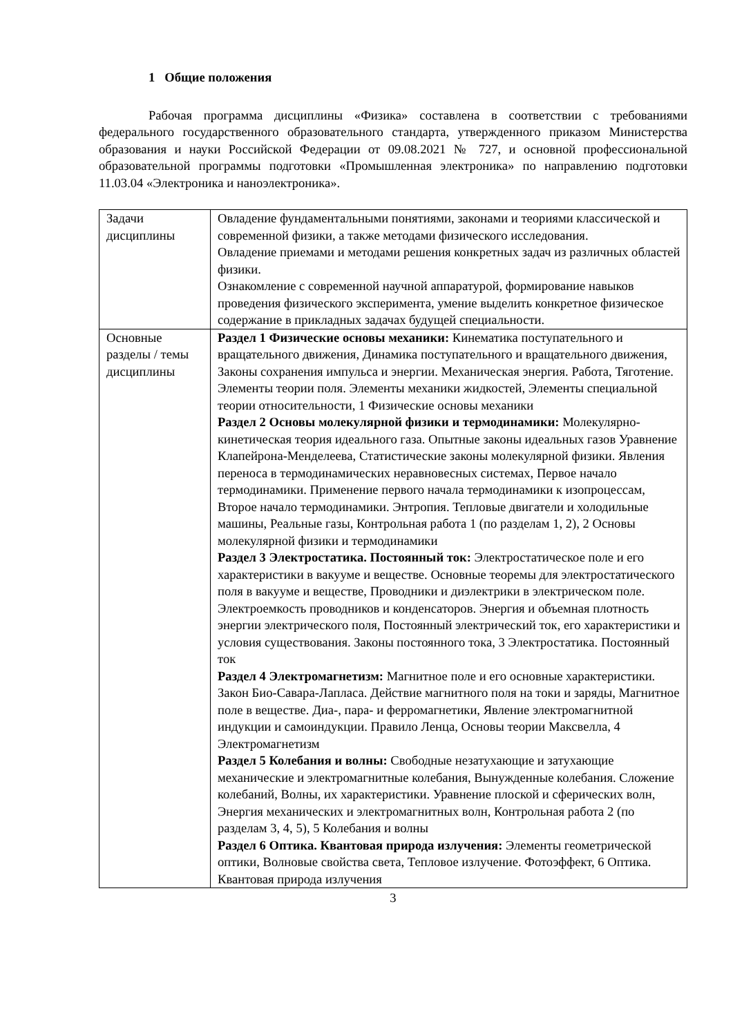1 Общие положения
Рабочая программа дисциплины «Физика» составлена в соответствии с требованиями федерального государственного образовательного стандарта, утвержденного приказом Министерства образования и науки Российской Федерации от 09.08.2021 № 727, и основной профессиональной образовательной программы подготовки «Промышленная электроника» по направлению подготовки 11.03.04 «Электроника и наноэлектроника».
| Задачи дисциплины | Овладение фундаментальными понятиями, законами и теориями классической и современной физики, а также методами физического исследования. Овладение приемами и методами решения конкретных задач из различных областей физики. Ознакомление с современной научной аппаратурой, формирование навыков проведения физического эксперимента, умение выделить конкретное физическое содержание в прикладных задачах будущей специальности. |
| Основные разделы / темы дисциплины | Раздел 1 Физические основы механики: Кинематика поступательного и вращательного движения, Динамика поступательного и вращательного движения, Законы сохранения импульса и энергии. Механическая энергия. Работа, Тяготение. Элементы теории поля. Элементы механики жидкостей, Элементы специальной теории относительности, 1 Физические основы механики Раздел 2 Основы молекулярной физики и термодинамики: Молекулярно-кинетическая теория идеального газа. Опытные законы идеальных газов Уравнение Клапейрона-Менделеева, Статистические законы молекулярной физики. Явления переноса в термодинамических неравновесных системах, Первое начало термодинамики. Применение первого начала термодинамики к изопроцессам, Второе начало термодинамики. Энтропия. Тепловые двигатели и холодильные машины, Реальные газы, Контрольная работа 1 (по разделам 1, 2), 2 Основы молекулярной физики и термодинамики Раздел 3 Электростатика. Постоянный ток: Электростатическое поле и его характеристики в вакууме и веществе. Основные теоремы для электростатического поля в вакууме и веществе, Проводники и диэлектрики в электрическом поле. Электроемкость проводников и конденсаторов. Энергия и объемная плотность энергии электрического поля, Постоянный электрический ток, его характеристики и условия существования. Законы постоянного тока, 3 Электростатика. Постоянный ток Раздел 4 Электромагнетизм: Магнитное поле и его основные характеристики. Закон Био-Савара-Лапласа. Действие магнитного поля на токи и заряды, Магнитное поле в веществе. Диа-, пара- и ферромагнетики, Явление электромагнитной индукции и самоиндукции. Правило Ленца, Основы теории Максвелла, 4 Электромагнетизм Раздел 5 Колебания и волны: Свободные незатухающие и затухающие механические и электромагнитные колебания, Вынужденные колебания. Сложение колебаний, Волны, их характеристики. Уравнение плоской и сферических волн, Энергия механических и электромагнитных волн, Контрольная работа 2 (по разделам 3, 4, 5), 5 Колебания и волны Раздел 6 Оптика. Квантовая природа излучения: Элементы геометрической оптики, Волновые свойства света, Тепловое излучение. Фотоэффект, 6 Оптика. Квантовая природа излучения |
3